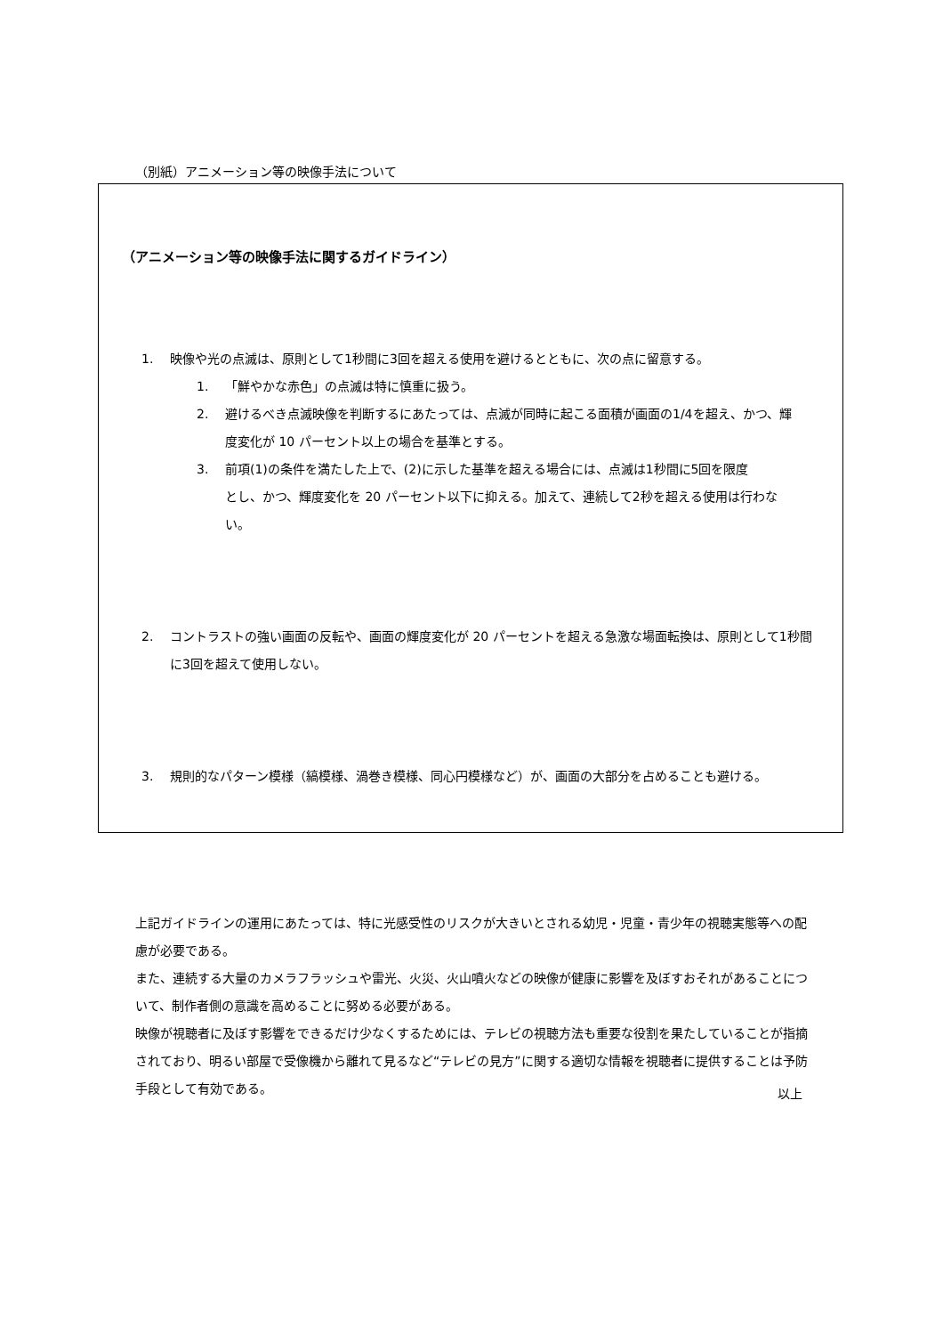（別紙）アニメーション等の映像手法について
（アニメーション等の映像手法に関するガイドライン）
1. 映像や光の点滅は、原則として1秒間に3回を超える使用を避けるとともに、次の点に留意する。
1. 「鮮やかな赤色」の点滅は特に慎重に扱う。
2. 避けるべき点滅映像を判断するにあたっては、点滅が同時に起こる面積が画面の1/4を超え、かつ、輝度変化が 10 パーセント以上の場合を基準とする。
3. 前項(1)の条件を満たした上で、(2)に示した基準を超える場合には、点滅は1秒間に5回を限度
とし、かつ、輝度変化を 20 パーセント以下に抑える。加えて、連続して2秒を超える使用は行わない。
2. コントラストの強い画面の反転や、画面の輝度変化が 20 パーセントを超える急激な場面転換は、原則として1秒間に3回を超えて使用しない。
3. 規則的なパターン模様（縞模様、渦巻き模様、同心円模様など）が、画面の大部分を占めることも避ける。
上記ガイドラインの運用にあたっては、特に光感受性のリスクが大きいとされる幼児・児童・青少年の視聴実態等への配慮が必要である。
また、連続する大量のカメラフラッシュや雷光、火災、火山噴火などの映像が健康に影響を及ぼすおそれがあることについて、制作者側の意識を高めることに努める必要がある。
映像が視聴者に及ぼす影響をできるだけ少なくするためには、テレビの視聴方法も重要な役割を果たしていることが指摘されており、明るい部屋で受像機から離れて見るなど“テレビの見方”に関する適切な情報を視聴者に提供することは予防手段として有効である。
以上